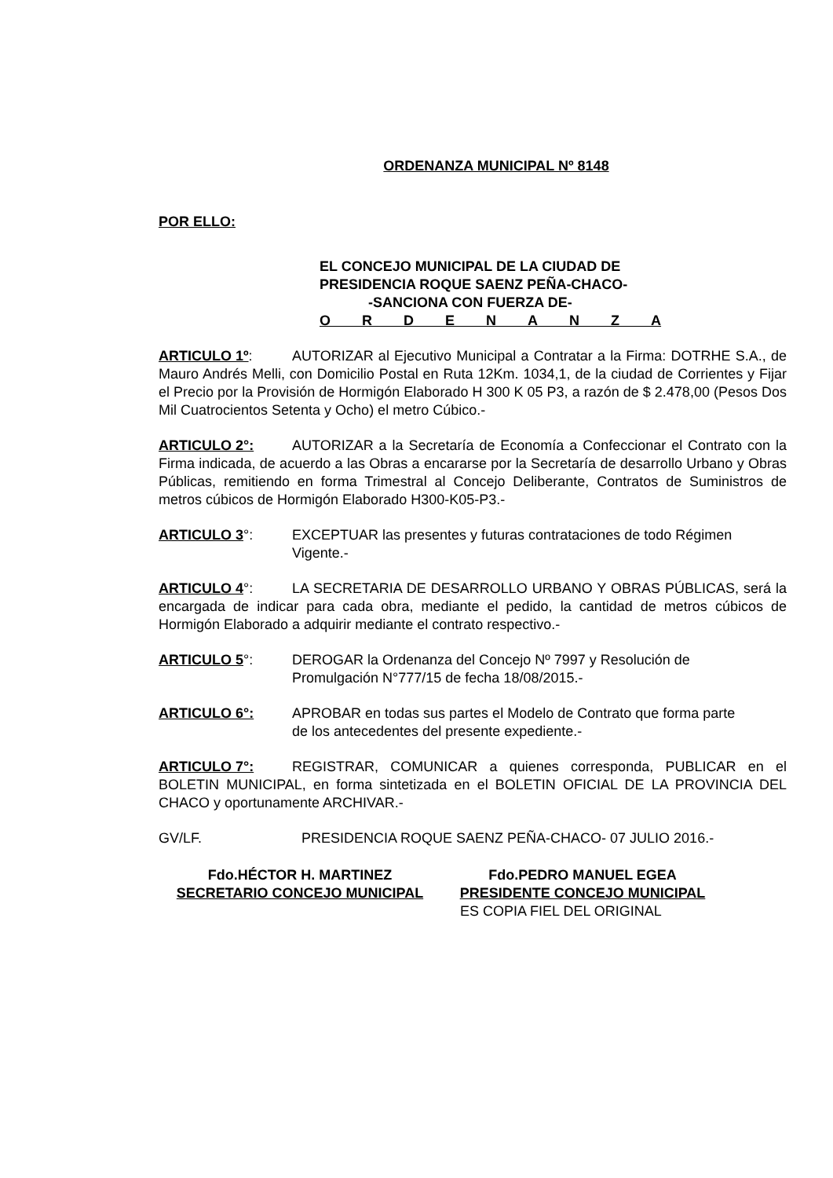ORDENANZA MUNICIPAL Nº 8148
POR ELLO:
EL CONCEJO MUNICIPAL DE LA CIUDAD DE
PRESIDENCIA ROQUE SAENZ PEÑA-CHACO-
-SANCIONA CON FUERZA DE-
O R D E N A N Z A
ARTICULO 1º: AUTORIZAR al Ejecutivo Municipal a Contratar a la Firma: DOTRHE S.A., de Mauro Andrés Melli, con Domicilio Postal en Ruta 12Km. 1034,1, de la ciudad de Corrientes y Fijar el Precio por la Provisión de Hormigón Elaborado H 300 K 05 P3, a razón de $ 2.478,00 (Pesos Dos Mil Cuatrocientos Setenta y Ocho) el metro Cúbico.-
ARTICULO 2°: AUTORIZAR a la Secretaría de Economía a Confeccionar el Contrato con la Firma indicada, de acuerdo a las Obras a encararse por la Secretaría de desarrollo Urbano y Obras Públicas, remitiendo en forma Trimestral al Concejo Deliberante, Contratos de Suministros de metros cúbicos de Hormigón Elaborado H300-K05-P3.-
ARTICULO 3°: EXCEPTUAR las presentes y futuras contrataciones de todo Régimen
Vigente.-
ARTICULO 4°: LA SECRETARIA DE DESARROLLO URBANO Y OBRAS PÚBLICAS, será la encargada de indicar para cada obra, mediante el pedido, la cantidad de metros cúbicos de Hormigón Elaborado a adquirir mediante el contrato respectivo.-
ARTICULO 5°: DEROGAR la Ordenanza del Concejo Nº 7997 y Resolución de
Promulgación N°777/15 de fecha 18/08/2015.-
ARTICULO 6°: APROBAR en todas sus partes el Modelo de Contrato que forma parte
de los antecedentes del presente expediente.-
ARTICULO 7°: REGISTRAR, COMUNICAR a quienes corresponda, PUBLICAR en el BOLETIN MUNICIPAL, en forma sintetizada en el BOLETIN OFICIAL DE LA PROVINCIA DEL CHACO y oportunamente ARCHIVAR.-
GV/LF. PRESIDENCIA ROQUE SAENZ PEÑA-CHACO- 07 JULIO 2016.-
Fdo.HÉCTOR H. MARTINEZ
SECRETARIO CONCEJO MUNICIPAL
Fdo.PEDRO MANUEL EGEA
PRESIDENTE CONCEJO MUNICIPAL
ES COPIA FIEL DEL ORIGINAL